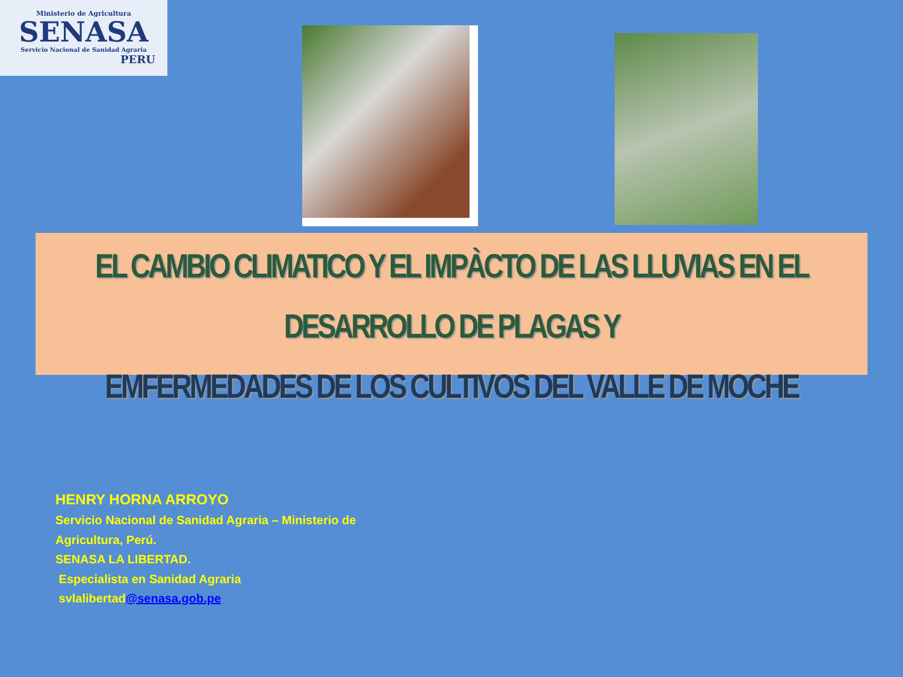Ministerio de Agricultura
SENASA
Servicio Nacional de Sanidad Agraria
PERU
EL CAMBIO CLIMATICO Y EL IMPÀCTO DE LAS LLUVIAS EN EL DESARROLLO DE PLAGAS Y
EMFERMEDADES DE LOS CULTIVOS DEL VALLE DE MOCHE
HENRY HORNA ARROYO
Servicio Nacional de Sanidad Agraria – Ministerio de
Agricultura, Perú.
SENASA LA LIBERTAD.
Especialista en Sanidad Agraria
svlalibertad@senasa.gob.pe